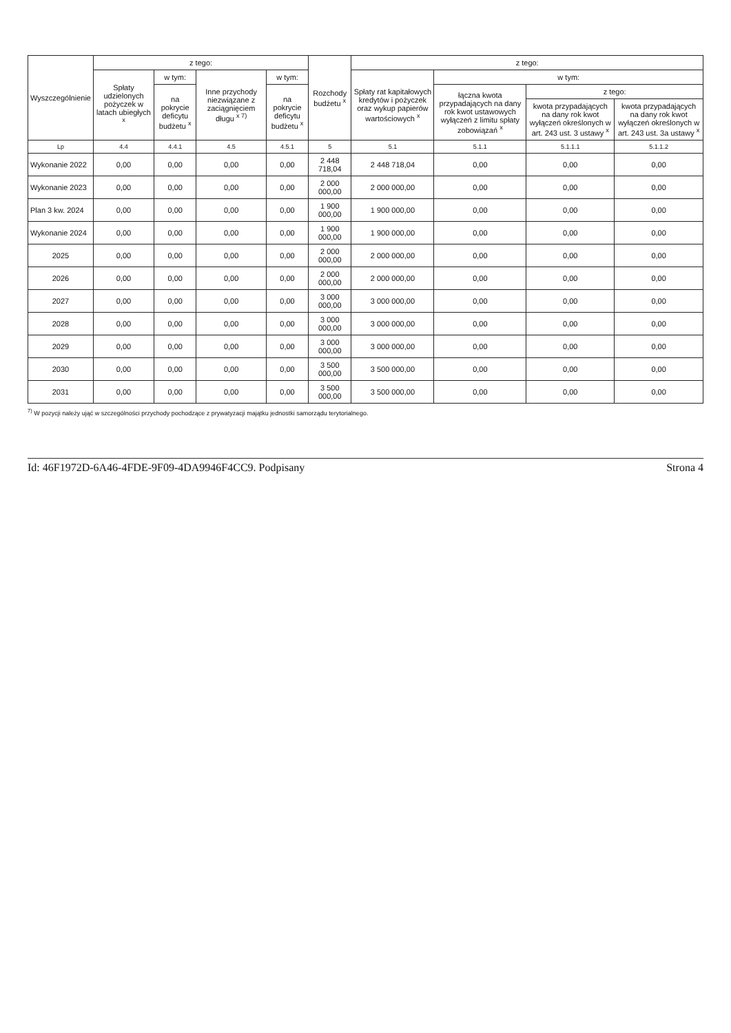| Wyszczególnienie | z tego: | | | | Rozchody budżetu <sup>x</sup> | z tego: | | | |
| --- | --- | --- | --- | --- | --- | --- | --- | --- | --- |
| | Spłaty udzielonych pożyczek w latach ubiegłych <sup>x</sup> | w tym: | Inne przychody niezwiązane z zaciągnięciem długu <sup>x 7)</sup> | w tym: | | Spłaty rat kapitałowych kredytów i pożyczek oraz wykup papierów wartościowych <sup>x</sup> | w tym: | | |
| | | na pokrycie deficytu budżetu <sup>x</sup> | | na pokrycie deficytu budżetu <sup>x</sup> | | | łączna kwota przypadających na dany rok kwot ustawowych wyłączeń z limitu spłaty zobowiązań <sup>x</sup> | z tego: | |
| | | | | | | | | kwota przypadających na dany rok kwot wyłączeń określonych w art. 243 ust. 3 ustawy <sup>x</sup> | kwota przypadających na dany rok kwot wyłączeń określonych w art. 243 ust. 3a ustawy <sup>x</sup> |
| Lp | 4.4 | 4.4.1 | 4.5 | 4.5.1 | 5 | 5.1 | 5.1.1 | 5.1.1.1 | 5.1.1.2 |
| Wykonanie 2022 | 0,00 | 0,00 | 0,00 | 0,00 | 2 448 718,04 | 2 448 718,04 | 0,00 | 0,00 | 0,00 |
| Wykonanie 2023 | 0,00 | 0,00 | 0,00 | 0,00 | 2 000 000,00 | 2 000 000,00 | 0,00 | 0,00 | 0,00 |
| Plan 3 kw. 2024 | 0,00 | 0,00 | 0,00 | 0,00 | 1 900 000,00 | 1 900 000,00 | 0,00 | 0,00 | 0,00 |
| Wykonanie 2024 | 0,00 | 0,00 | 0,00 | 0,00 | 1 900 000,00 | 1 900 000,00 | 0,00 | 0,00 | 0,00 |
| 2025 | 0,00 | 0,00 | 0,00 | 0,00 | 2 000 000,00 | 2 000 000,00 | 0,00 | 0,00 | 0,00 |
| 2026 | 0,00 | 0,00 | 0,00 | 0,00 | 2 000 000,00 | 2 000 000,00 | 0,00 | 0,00 | 0,00 |
| 2027 | 0,00 | 0,00 | 0,00 | 0,00 | 3 000 000,00 | 3 000 000,00 | 0,00 | 0,00 | 0,00 |
| 2028 | 0,00 | 0,00 | 0,00 | 0,00 | 3 000 000,00 | 3 000 000,00 | 0,00 | 0,00 | 0,00 |
| 2029 | 0,00 | 0,00 | 0,00 | 0,00 | 3 000 000,00 | 3 000 000,00 | 0,00 | 0,00 | 0,00 |
| 2030 | 0,00 | 0,00 | 0,00 | 0,00 | 3 500 000,00 | 3 500 000,00 | 0,00 | 0,00 | 0,00 |
| 2031 | 0,00 | 0,00 | 0,00 | 0,00 | 3 500 000,00 | 3 500 000,00 | 0,00 | 0,00 | 0,00 |
<sup>7)</sup> W pozycji należy ująć w szczególności przychody pochodzące z prywatyzacji majątku jednostki samorządu terytorialnego.
Id: 46F1972D-6A46-4FDE-9F09-4DA9946F4CC9. Podpisany Strona 4